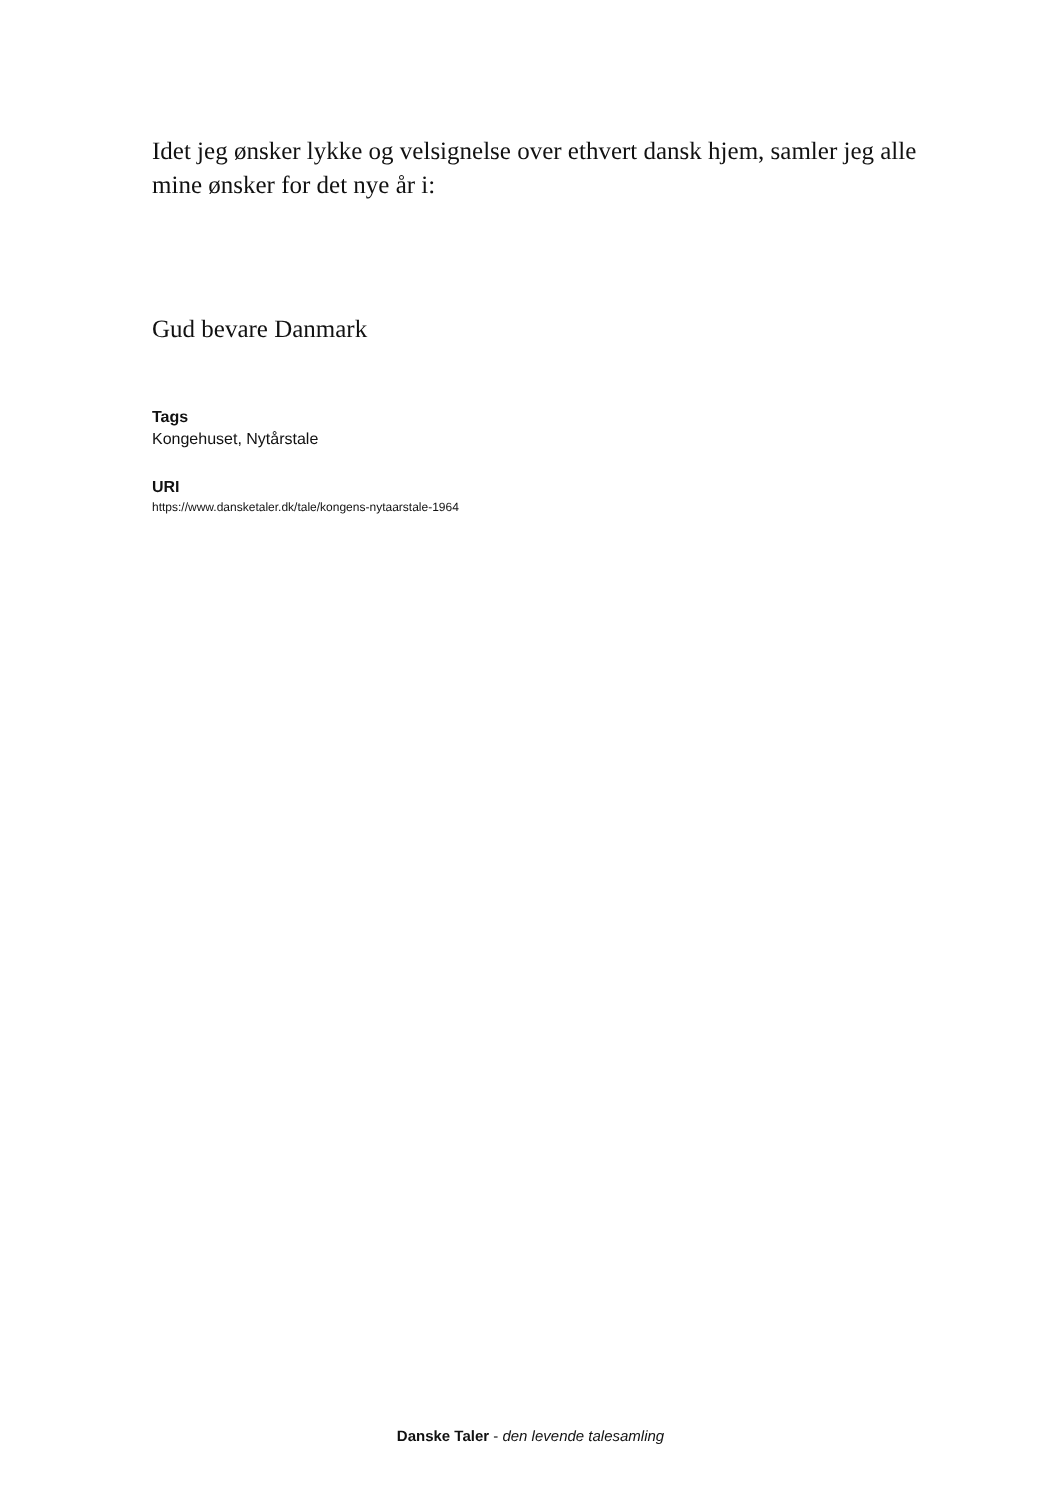Idet jeg ønsker lykke og velsignelse over ethvert dansk hjem, samler jeg alle mine ønsker for det nye år i:
Gud bevare Danmark
Tags
Kongehuset, Nytårstale
URI
https://www.dansketaler.dk/tale/kongens-nytaarstale-1964
Danske Taler - den levende talesamling